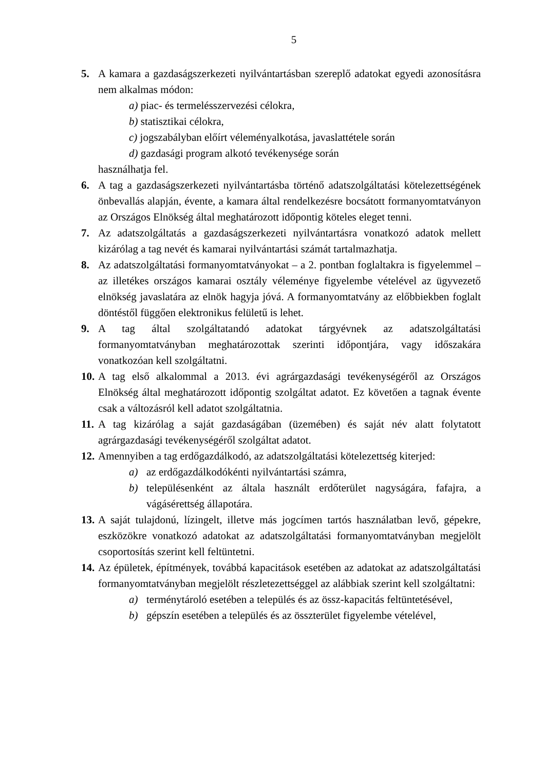5
5. A kamara a gazdaságszerkezeti nyilvántartásban szereplő adatokat egyedi azonosításra nem alkalmas módon:
a) piac- és termelésszervezési célokra,
b) statisztikai célokra,
c) jogszabályban előírt véleményalkotása, javaslattétele során
d) gazdasági program alkotó tevékenysége során
használhatja fel.
6. A tag a gazdaságszerkezeti nyilvántartásba történő adatszolgáltatási kötelezettségének önbevallás alapján, évente, a kamara által rendelkezésre bocsátott formanyomtatványon az Országos Elnökség által meghatározott időpontig köteles eleget tenni.
7. Az adatszolgáltatás a gazdaságszerkezeti nyilvántartásra vonatkozó adatok mellett kizárólag a tag nevét és kamarai nyilvántartási számát tartalmazhatja.
8. Az adatszolgáltatási formanyomtatványokat – a 2. pontban foglaltakra is figyelemmel – az illetékes országos kamarai osztály véleménye figyelembe vételével az ügyvezető elnökség javaslatára az elnök hagyja jóvá. A formanyomtatvány az előbbiekben foglalt döntéstől függően elektronikus felületű is lehet.
9. A tag által szolgáltatandó adatokat tárgyévnek az adatszolgáltatási formanyomtatványban meghatározottak szerinti időpontjára, vagy időszakára vonatkozóan kell szolgáltatni.
10. A tag első alkalommal a 2013. évi agrárgazdasági tevékenységéről az Országos Elnökség által meghatározott időpontig szolgáltat adatot. Ez követően a tagnak évente csak a változásról kell adatot szolgáltatnia.
11. A tag kizárólag a saját gazdaságában (üzemében) és saját név alatt folytatott agrárgazdasági tevékenységéről szolgáltat adatot.
12. Amennyiben a tag erdőgazdálkodó, az adatszolgáltatási kötelezettség kiterjed:
a) az erdőgazdálkodókénti nyilvántartási számra,
b) településenként az általa használt erdőterület nagyságára, fafajra, a vágásérettség állapotára.
13. A saját tulajdonú, lízingelt, illetve más jogcímen tartós használatban levő, gépekre, eszközökre vonatkozó adatokat az adatszolgáltatási formanyomtatványban megjelölt csoportosítás szerint kell feltüntetni.
14. Az épületek, építmények, továbbá kapacitások esetében az adatokat az adatszolgáltatási formanyomtatványban megjelölt részletezettséggel az alábbiak szerint kell szolgáltatni:
a) terménytároló esetében a település és az össz-kapacitás feltüntetésével,
b) gépszín esetében a település és az összterület figyelembe vételével,